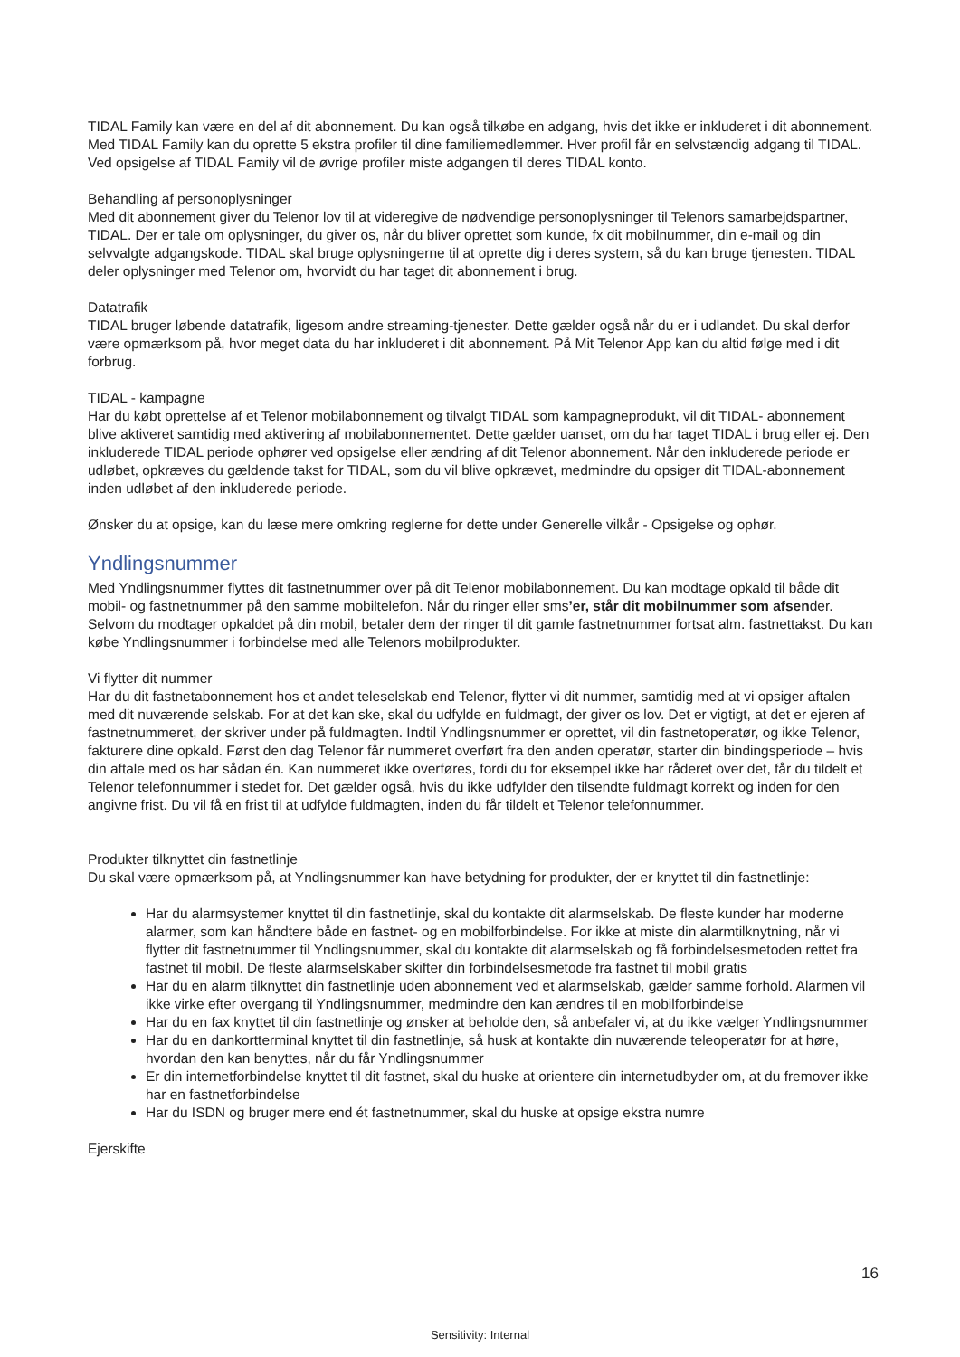TIDAL Family kan være en del af dit abonnement. Du kan også tilkøbe en adgang, hvis det ikke er inkluderet i dit abonnement. Med TIDAL Family kan du oprette 5 ekstra profiler til dine familiemedlemmer. Hver profil får en selvstændig adgang til TIDAL. Ved opsigelse af TIDAL Family vil de øvrige profiler miste adgangen til deres TIDAL konto.
Behandling af personoplysninger
Med dit abonnement giver du Telenor lov til at videregive de nødvendige personoplysninger til Telenors samarbejdspartner, TIDAL. Der er tale om oplysninger, du giver os, når du bliver oprettet som kunde, fx dit mobilnummer, din e-mail og din selvvalgte adgangskode. TIDAL skal bruge oplysningerne til at oprette dig i deres system, så du kan bruge tjenesten. TIDAL deler oplysninger med Telenor om, hvorvidt du har taget dit abonnement i brug.
Datatrafik
TIDAL bruger løbende datatrafik, ligesom andre streaming-tjenester. Dette gælder også når du er i udlandet. Du skal derfor være opmærksom på, hvor meget data du har inkluderet i dit abonnement. På Mit Telenor App kan du altid følge med i dit forbrug.
TIDAL - kampagne
Har du købt oprettelse af et Telenor mobilabonnement og tilvalgt TIDAL som kampagneprodukt, vil dit TIDAL- abonnement blive aktiveret samtidig med aktivering af mobilabonnementet. Dette gælder uanset, om du har taget TIDAL i brug eller ej. Den inkluderede TIDAL periode ophører ved opsigelse eller ændring af dit Telenor abonnement. Når den inkluderede periode er udløbet, opkræves du gældende takst for TIDAL, som du vil blive opkrævet, medmindre du opsiger dit TIDAL-abonnement inden udløbet af den inkluderede periode.
Ønsker du at opsige, kan du læse mere omkring reglerne for dette under Generelle vilkår - Opsigelse og ophør.
Yndlingsnummer
Med Yndlingsnummer flyttes dit fastnetnummer over på dit Telenor mobilabonnement. Du kan modtage opkald til både dit mobil- og fastnetnummer på den samme mobiltelefon. Når du ringer eller sms’er, står dit mobilnummer som afsender. Selvom du modtager opkaldet på din mobil, betaler dem der ringer til dit gamle fastnetnummer fortsat alm. fastnettakst. Du kan købe Yndlingsnummer i forbindelse med alle Telenors mobilprodukter.
Vi flytter dit nummer
Har du dit fastnetabonnement hos et andet teleselskab end Telenor, flytter vi dit nummer, samtidig med at vi opsiger aftalen med dit nuværende selskab. For at det kan ske, skal du udfylde en fuldmagt, der giver os lov. Det er vigtigt, at det er ejeren af fastnetnummeret, der skriver under på fuldmagten. Indtil Yndlingsnummer er oprettet, vil din fastnetoperatør, og ikke Telenor, fakturere dine opkald. Først den dag Telenor får nummeret overført fra den anden operatør, starter din bindingsperiode – hvis din aftale med os har sådan én. Kan nummeret ikke overføres, fordi du for eksempel ikke har råderet over det, får du tildelt et Telenor telefonnummer i stedet for. Det gælder også, hvis du ikke udfylder den tilsendte fuldmagt korrekt og inden for den angivne frist. Du vil få en frist til at udfylde fuldmagten, inden du får tildelt et Telenor telefonnummer.
Produkter tilknyttet din fastnetlinje
Du skal være opmærksom på, at Yndlingsnummer kan have betydning for produkter, der er knyttet til din fastnetlinje:
Har du alarmsystemer knyttet til din fastnetlinje, skal du kontakte dit alarmselskab. De fleste kunder har moderne alarmer, som kan håndtere både en fastnet- og en mobilforbindelse. For ikke at miste din alarmtilknytning, når vi flytter dit fastnetnummer til Yndlingsnummer, skal du kontakte dit alarmselskab og få forbindelsesmetoden rettet fra fastnet til mobil. De fleste alarmselskaber skifter din forbindelsesmetode fra fastnet til mobil gratis
Har du en alarm tilknyttet din fastnetlinje uden abonnement ved et alarmselskab, gælder samme forhold. Alarmen vil ikke virke efter overgang til Yndlingsnummer, medmindre den kan ændres til en mobilforbindelse
Har du en fax knyttet til din fastnetlinje og ønsker at beholde den, så anbefaler vi, at du ikke vælger Yndlingsnummer
Har du en dankortterminal knyttet til din fastnetlinje, så husk at kontakte din nuværende teleoperatør for at høre, hvordan den kan benyttes, når du får Yndlingsnummer
Er din internetforbindelse knyttet til dit fastnet, skal du huske at orientere din internetudbyder om, at du fremover ikke har en fastnetforbindelse
Har du ISDN og bruger mere end ét fastnetnummer, skal du huske at opsige ekstra numre
Ejerskifte
16
Sensitivity: Internal